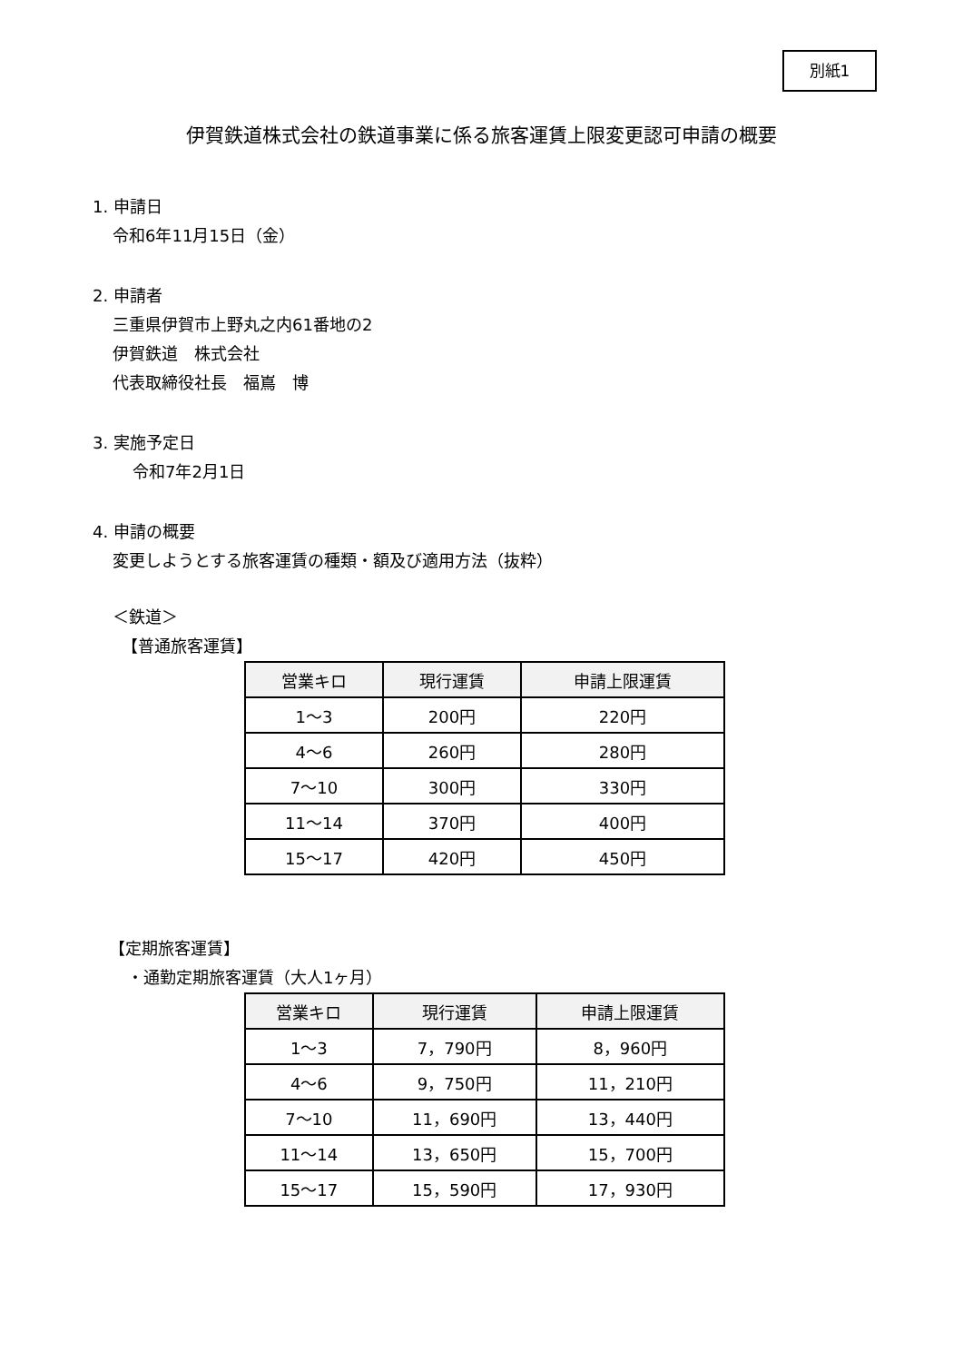別紙1
伊賀鉄道株式会社の鉄道事業に係る旅客運賃上限変更認可申請の概要
1. 申請日
令和6年11月15日（金）
2. 申請者
三重県伊賀市上野丸之内61番地の2
伊賀鉄道　株式会社
代表取締役社長　福嶌　博
3. 実施予定日
令和7年2月1日
4. 申請の概要
変更しようとする旅客運賃の種類・額及び適用方法（抜粋）
＜鉄道＞
【普通旅客運賃】
| 営業キロ | 現行運賃 | 申請上限運賃 |
| --- | --- | --- |
| 1～3 | 200円 | 220円 |
| 4～6 | 260円 | 280円 |
| 7～10 | 300円 | 330円 |
| 11～14 | 370円 | 400円 |
| 15～17 | 420円 | 450円 |
【定期旅客運賃】
・通勤定期旅客運賃（大人1ヶ月）
| 営業キロ | 現行運賃 | 申請上限運賃 |
| --- | --- | --- |
| 1～3 | 7，790円 | 8，960円 |
| 4～6 | 9，750円 | 11，210円 |
| 7～10 | 11，690円 | 13，440円 |
| 11～14 | 13，650円 | 15，700円 |
| 15～17 | 15，590円 | 17，930円 |